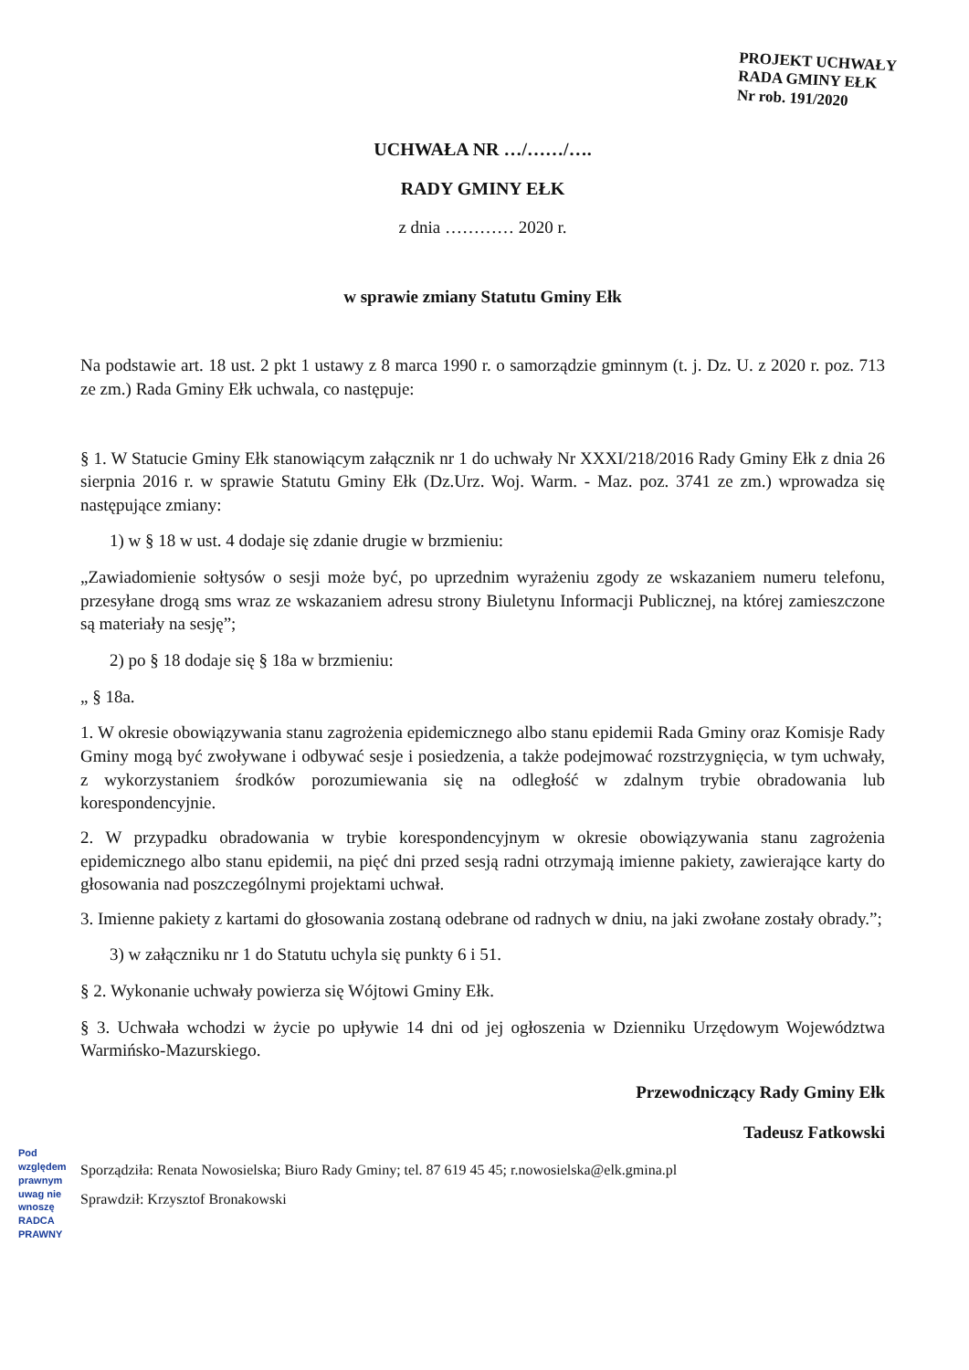PROJEKT UCHWAŁY
RADA GMINY EŁK
Nr rob. 191/2020
UCHWAŁA NR …/……/….
RADY GMINY EŁK
z dnia ………… 2020 r.
w sprawie zmiany Statutu Gminy Ełk
Na podstawie art. 18 ust. 2 pkt 1 ustawy z 8 marca 1990 r. o samorządzie gminnym (t. j. Dz. U. z 2020 r. poz. 713 ze zm.) Rada Gminy Ełk uchwala, co następuje:
§ 1. W Statucie Gminy Ełk stanowiącym załącznik nr 1 do uchwały Nr XXXI/218/2016 Rady Gminy Ełk z dnia 26 sierpnia 2016 r. w sprawie Statutu Gminy Ełk (Dz.Urz. Woj. Warm. - Maz. poz. 3741 ze zm.) wprowadza się następujące zmiany:
1) w § 18 w ust. 4 dodaje się zdanie drugie w brzmieniu:
„Zawiadomienie sołtysów o sesji może być, po uprzednim wyrażeniu zgody ze wskazaniem numeru telefonu, przesyłane drogą sms wraz ze wskazaniem adresu strony Biuletynu Informacji Publicznej, na której zamieszczone są materiały na sesję”;
2) po § 18 dodaje się § 18a w brzmieniu:
„ § 18a.
1. W okresie obowiązywania stanu zagrożenia epidemicznego albo stanu epidemii Rada Gminy oraz Komisje Rady Gminy mogą być zwoływane i odbywać sesje i posiedzenia, a także podejmować rozstrzygnięcia, w tym uchwały, z wykorzystaniem środków porozumiewania się na odległość w zdalnym trybie obradowania lub korespondencyjnie.
2. W przypadku obradowania w trybie korespondencyjnym w okresie obowiązywania stanu zagrożenia epidemicznego albo stanu epidemii, na pięć dni przed sesją radni otrzymają imienne pakiety, zawierające karty do głosowania nad poszczególnymi projektami uchwał.
3. Imienne pakiety z kartami do głosowania zostaną odebrane od radnych w dniu, na jaki zwołane zostały obrady.”;
3) w załączniku nr 1 do Statutu uchyla się punkty 6 i 51.
§ 2. Wykonanie uchwały powierza się Wójtowi Gminy Ełk.
§ 3. Uchwała wchodzi w życie po upływie 14 dni od jej ogłoszenia w Dzienniku Urzędowym Województwa Warmińsko-Mazurskiego.
Przewodniczący Rady Gminy Ełk
Tadeusz Fatkowski
Sporządziła: Renata Nowosielska; Biuro Rady Gminy; tel. 87 619 45 45; r.nowosielska@elk.gmina.pl
Sprawdził: Krzysztof Bronakowski
Pod względem prawnym uwag nie wnoszę RADCA PRAWNY